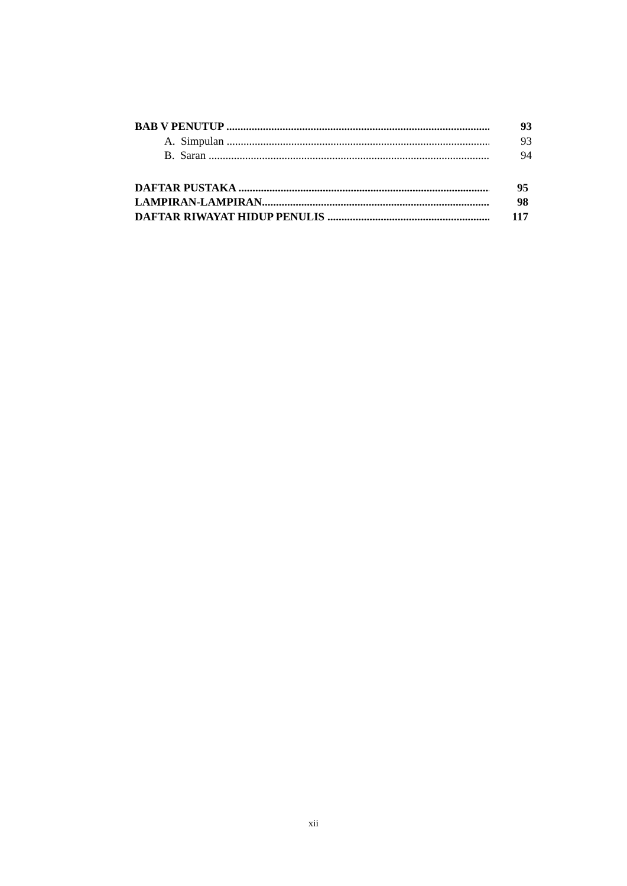BAB V PENUTUP ...................................................................................................... 93
A. Simpulan ....................................................................................................... 93
B. Saran .............................................................................................................. 94
DAFTAR PUSTAKA ............................................................................................... 95
LAMPIRAN-LAMPIRAN........................................................................................... 98
DAFTAR RIWAYAT HIDUP PENULIS .............................................................. 117
xii